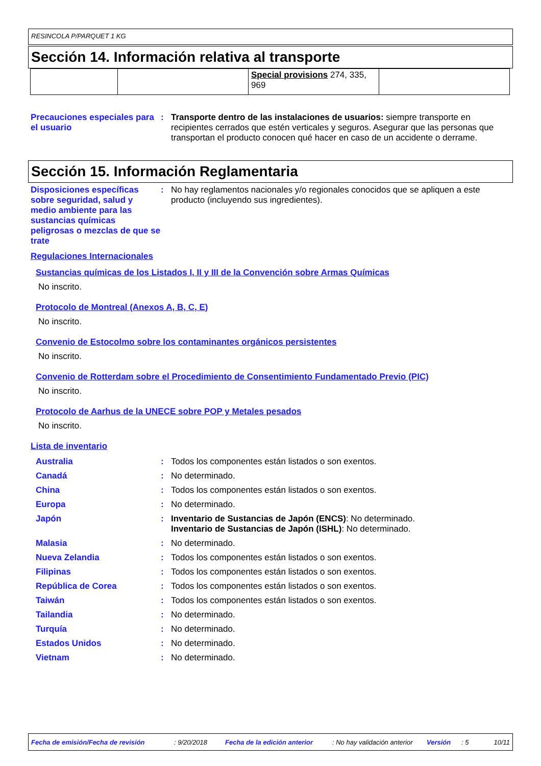RESINCOLA P/PARQUET 1 KG
Sección 14. Información relativa al transporte
| | | Special provisions 274, 335, 969 | |
Precauciones especiales para el usuario
: Transporte dentro de las instalaciones de usuarios: siempre transporte en recipientes cerrados que estén verticales y seguros. Asegurar que las personas que transportan el producto conocen qué hacer en caso de un accidente o derrame.
Sección 15. Información Reglamentaria
Disposiciones específicas sobre seguridad, salud y medio ambiente para las sustancias químicas peligrosas o mezclas de que se trate
: No hay reglamentos nacionales y/o regionales conocidos que se apliquen a este producto (incluyendo sus ingredientes).
Regulaciones Internacionales
Sustancias químicas de los Listados I, II y III de la Convención sobre Armas Químicas
No inscrito.
Protocolo de Montreal (Anexos A, B, C, E)
No inscrito.
Convenio de Estocolmo sobre los contaminantes orgánicos persistentes
No inscrito.
Convenio de Rotterdam sobre el Procedimiento de Consentimiento Fundamentado Previo (PIC)
No inscrito.
Protocolo de Aarhus de la UNECE sobre POP y Metales pesados
No inscrito.
Lista de inventario
Australia : Todos los componentes están listados o son exentos.
Canadá : No determinado.
China : Todos los componentes están listados o son exentos.
Europa : No determinado.
Japón : Inventario de Sustancias de Japón (ENCS): No determinado.
Inventario de Sustancias de Japón (ISHL): No determinado.
Malasia : No determinado.
Nueva Zelandia : Todos los componentes están listados o son exentos.
Filipinas : Todos los componentes están listados o son exentos.
República de Corea : Todos los componentes están listados o son exentos.
Taiwán : Todos los componentes están listados o son exentos.
Tailandia : No determinado.
Turquía : No determinado.
Estados Unidos : No determinado.
Vietnam : No determinado.
Fecha de emisión/Fecha de revisión : 9/20/2018 Fecha de la edición anterior : No hay validación anterior Versión : 5 10/11